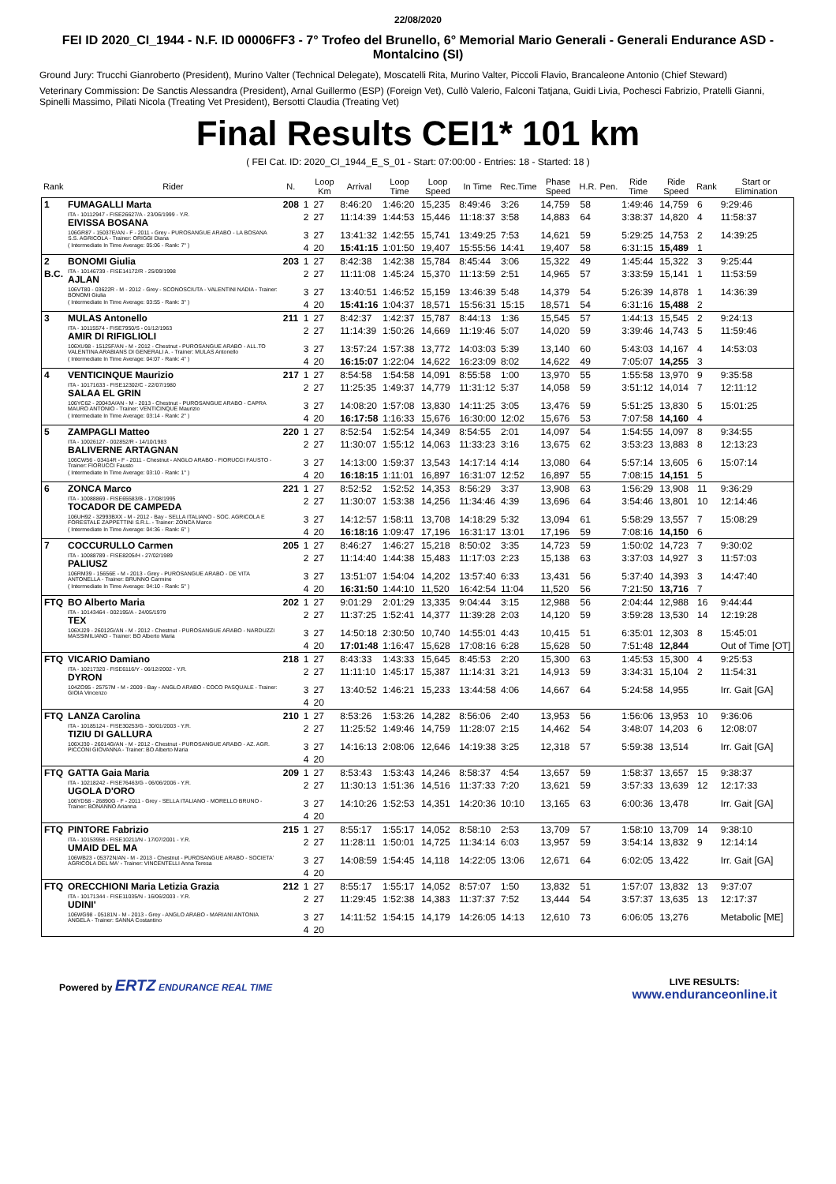22/08/2020
FEI ID 2020_CI_1944 - N.F. ID 00006FF3 - 7° Trofeo del Brunello, 6° Memorial Mario Generali - Generali Endurance ASD - Montalcino (SI)
Ground Jury: Trucchi Gianroberto (President), Murino Valter (Technical Delegate), Moscatelli Rita, Murino Valter, Piccoli Flavio, Brancaleone Antonio (Chief Steward)
Veterinary Commission: De Sanctis Alessandra (President), Arnal Guillermo (ESP) (Foreign Vet), Cullò Valerio, Falconi Tatjana, Guidi Livia, Pochesci Fabrizio, Pratelli Gianni, Spinelli Massimo, Pilati Nicola (Treating Vet President), Bersotti Claudia (Treating Vet)
Final Results CEI1* 101 km
( FEI Cat. ID: 2020_CI_1944_E_S_01 - Start: 07:00:00 - Entries: 18 - Started: 18 )
| Rank | Rider | N. | | Loop Km | Arrival | Loop Time | Loop Speed | In Time | Rec.Time | Phase Speed | H.R. | Pen. | Ride Time | Ride Speed | Rank | Start or Elimination |
| --- | --- | --- | --- | --- | --- | --- | --- | --- | --- | --- | --- | --- | --- | --- | --- | --- |
| 1 | FUMAGALLI Marta | 208 | 1 | 27 | 8:46:20 | 1:46:20 | 15,235 | 8:49:46 | 3:26 | 14,759 | 58 | | 1:49:46 | 14,759 | 6 | 9:29:46 |
| | ITA - 10112947 - FISE26627/A - 23/06/1999 - Y.R. EIVISSA BOSANA | | 2 | 27 | 11:14:39 | 1:44:53 | 15,446 | 11:18:37 | 3:58 | 14,883 | 64 | | 3:38:37 | 14,820 | 4 | 11:58:37 |
| | 106GR87 - 15037E/AN - F - 2011 - Grey - PUROSANGUE ARABO - LA BOSANA S.S. AGRICOLA - Trainer: ORIGGI Diana | | 3 | 27 | 13:41:32 | 1:42:55 | 15,741 | 13:49:25 | 7:53 | 14,621 | 59 | | 5:29:25 | 14,753 | 2 | 14:39:25 |
| | ( Intermediate In Time Average: 05:06 - Rank: 7° ) | | 4 | 20 | 15:41:15 | 1:01:50 | 19,407 | 15:55:56 | 14:41 | 19,407 | 58 | | 6:31:15 | 15,489 | 1 | |
| 2 | BONOMI Giulia | 203 | 1 | 27 | 8:42:38 | 1:42:38 | 15,784 | 8:45:44 | 3:06 | 15,322 | 49 | | 1:45:44 | 15,322 | 3 | 9:25:44 |
| B.C. | ITA - 10146739 - FISE14172/R - 25/09/1998 AJLAN | | 2 | 27 | 11:11:08 | 1:45:24 | 15,370 | 11:13:59 | 2:51 | 14,965 | 57 | | 3:33:59 | 15,141 | 1 | 11:53:59 |
| | 106VT80 - 03622R - M - 2012 - Grey - SCONOSCIUTA - VALENTINI NADIA - Trainer: BONOMI Giulia | | 3 | 27 | 13:40:51 | 1:46:52 | 15,159 | 13:46:39 | 5:48 | 14,379 | 54 | | 5:26:39 | 14,878 | 1 | 14:36:39 |
| | ( Intermediate In Time Average: 03:55 - Rank: 3° ) | | 4 | 20 | 15:41:16 | 1:04:37 | 18,571 | 15:56:31 | 15:15 | 18,571 | 54 | | 6:31:16 | 15,488 | 2 | |
| 3 | MULAS Antonello | 211 | 1 | 27 | 8:42:37 | 1:42:37 | 15,787 | 8:44:13 | 1:36 | 15,545 | 57 | | 1:44:13 | 15,545 | 2 | 9:24:13 |
| | ITA - 10115574 - FISE7950/S - 01/12/1963 AMIR DI RIFIGLIOLI | | 2 | 27 | 11:14:39 | 1:50:26 | 14,669 | 11:19:46 | 5:07 | 14,020 | 59 | | 3:39:46 | 14,743 | 5 | 11:59:46 |
| | 106XU98 - 15125F/AN - M - 2012 - Chestnut - PUROSANGUE ARABO - ALL.TO VALENTINA ARABIANS DI GENERALI A. - Trainer: MULAS Antonello | | 3 | 27 | 13:57:24 | 1:57:38 | 13,772 | 14:03:03 | 5:39 | 13,140 | 60 | | 5:43:03 | 14,167 | 4 | 14:53:03 |
| | ( Intermediate In Time Average: 04:07 - Rank: 4° ) | | 4 | 20 | 16:15:07 | 1:22:04 | 14,622 | 16:23:09 | 8:02 | 14,622 | 49 | | 7:05:07 | 14,255 | 3 | |
| 4 | VENTICINQUE Maurizio | 217 | 1 | 27 | 8:54:58 | 1:54:58 | 14,091 | 8:55:58 | 1:00 | 13,970 | 55 | | 1:55:58 | 13,970 | 9 | 9:35:58 |
| | ITA - 10171633 - FISE12302/C - 22/07/1980 SALAA EL GRIN | | 2 | 27 | 11:25:35 | 1:49:37 | 14,779 | 11:31:12 | 5:37 | 14,058 | 59 | | 3:51:12 | 14,014 | 7 | 12:11:12 |
| | 106YC62 - 20043A/AN - M - 2013 - Chestnut - PUROSANGUE ARABO - CAPRA MAURO ANTONIO - Trainer: VENTICINQUE Maurizio | | 3 | 27 | 14:08:20 | 1:57:08 | 13,830 | 14:11:25 | 3:05 | 13,476 | 59 | | 5:51:25 | 13,830 | 5 | 15:01:25 |
| | ( Intermediate In Time Average: 03:14 - Rank: 2° ) | | 4 | 20 | 16:17:58 | 1:16:33 | 15,676 | 16:30:00 | 12:02 | 15,676 | 53 | | 7:07:58 | 14,160 | 4 | |
| 5 | ZAMPAGLI Matteo | 220 | 1 | 27 | 8:52:54 | 1:52:54 | 14,349 | 8:54:55 | 2:01 | 14,097 | 54 | | 1:54:55 | 14,097 | 8 | 9:34:55 |
| | ITA - 10026127 - 002852/R - 14/10/1983 BALIVERNE ARTAGNAN | | 2 | 27 | 11:30:07 | 1:55:12 | 14,063 | 11:33:23 | 3:16 | 13,675 | 62 | | 3:53:23 | 13,883 | 8 | 12:13:23 |
| | 106CW56 - 03414R - F - 2011 - Chestnut - ANGLO ARABO - FIORUCCI FAUSTO - Trainer: FIORUCCI Fausto | | 3 | 27 | 14:13:00 | 1:59:37 | 13,543 | 14:17:14 | 4:14 | 13,080 | 64 | | 5:57:14 | 13,605 | 6 | 15:07:14 |
| | ( Intermediate In Time Average: 03:10 - Rank: 1° ) | | 4 | 20 | 16:18:15 | 1:11:01 | 16,897 | 16:31:07 | 12:52 | 16,897 | 55 | | 7:08:15 | 14,151 | 5 | |
| 6 | ZONCA Marco | 221 | 1 | 27 | 8:52:52 | 1:52:52 | 14,353 | 8:56:29 | 3:37 | 13,908 | 63 | | 1:56:29 | 13,908 | 11 | 9:36:29 |
| | ITA - 10088869 - FISE65583/B - 17/08/1995 TOCADOR DE CAMPEDA | | 2 | 27 | 11:30:07 | 1:53:38 | 14,256 | 11:34:46 | 4:39 | 13,696 | 64 | | 3:54:46 | 13,801 | 10 | 12:14:46 |
| | 106UH92 - 32993BXX - M - 2012 - Bay - SELLA ITALIANO - SOC. AGRICOLA E FORESTALE ZAPPETTINI S.R.L. - Trainer: ZONCA Marco | | 3 | 27 | 14:12:57 | 1:58:11 | 13,708 | 14:18:29 | 5:32 | 13,094 | 61 | | 5:58:29 | 13,557 | 7 | 15:08:29 |
| | ( Intermediate In Time Average: 04:36 - Rank: 6° ) | | 4 | 20 | 16:18:16 | 1:09:47 | 17,196 | 16:31:17 | 13:01 | 17,196 | 59 | | 7:08:16 | 14,150 | 6 | |
| 7 | COCCURULLO Carmen | 205 | 1 | 27 | 8:46:27 | 1:46:27 | 15,218 | 8:50:02 | 3:35 | 14,723 | 59 | | 1:50:02 | 14,723 | 7 | 9:30:02 |
| | ITA - 10088789 - FISE8205/H - 27/02/1989 PALIUSZ | | 2 | 27 | 11:14:40 | 1:44:38 | 15,483 | 11:17:03 | 2:23 | 15,138 | 63 | | 3:37:03 | 14,927 | 3 | 11:57:03 |
| | 106RM39 - 15656E - M - 2013 - Grey - PUROSANGUE ARABO - DE VITA ANTONELLA - Trainer: BRUNNO Carmine | | 3 | 27 | 13:51:07 | 1:54:04 | 14,202 | 13:57:40 | 6:33 | 13,431 | 56 | | 5:37:40 | 14,393 | 3 | 14:47:40 |
| | ( Intermediate In Time Average: 04:10 - Rank: 5° ) | | 4 | 20 | 16:31:50 | 1:44:10 | 11,520 | 16:42:54 | 11:04 | 11,520 | 56 | | 7:21:50 | 13,716 | 7 | |
| FTQ | BO Alberto Maria | 202 | 1 | 27 | 9:01:29 | 2:01:29 | 13,335 | 9:04:44 | 3:15 | 12,988 | 56 | | 2:04:44 | 12,988 | 16 | 9:44:44 |
| | ITA - 10143464 - 002195/A - 24/05/1979 TEX | | 2 | 27 | 11:37:25 | 1:52:41 | 14,377 | 11:39:28 | 2:03 | 14,120 | 59 | | 3:59:28 | 13,530 | 14 | 12:19:28 |
| | 106XJ29 - 26012G/AN - M - 2012 - Chestnut - PUROSANGUE ARABO - NARDUZZI MASSIMILIANO - Trainer: BO Alberto Maria | | 3 | 27 | 14:50:18 | 2:30:50 | 10,740 | 14:55:01 | 4:43 | 10,415 | 51 | | 6:35:01 | 12,303 | 8 | 15:45:01 |
| | | | 4 | 20 | 17:01:48 | 1:16:47 | 15,628 | 17:08:16 | 6:28 | 15,628 | 50 | | 7:51:48 | 12,844 | | Out of Time [OT] |
| FTQ | VICARIO Damiano | 218 | 1 | 27 | 8:43:33 | 1:43:33 | 15,645 | 8:45:53 | 2:20 | 15,300 | 63 | | 1:45:53 | 15,300 | 4 | 9:25:53 |
| | ITA - 10217320 - FISE6116/Y - 06/12/2002 - Y.R. DYRON | | 2 | 27 | 11:11:10 | 1:45:17 | 15,387 | 11:14:31 | 3:21 | 14,913 | 59 | | 3:34:31 | 15,104 | 2 | 11:54:31 |
| | 104ZO95 - 25757M - M - 2009 - Bay - ANGLO ARABO - COCO PASQUALE - Trainer: GIOIA Vincenzo | | 3 | 27 | 13:40:52 | 1:46:21 | 15,233 | 13:44:58 | 4:06 | 14,667 | 64 | | 5:24:58 | 14,955 | | Irr. Gait [GA] |
| | | | 4 | 20 | | | | | | | | | | | | |
| FTQ | LANZA Carolina | 210 | 1 | 27 | 8:53:26 | 1:53:26 | 14,282 | 8:56:06 | 2:40 | 13,953 | 56 | | 1:56:06 | 13,953 | 10 | 9:36:06 |
| | ITA - 10185124 - FISE30253/G - 30/01/2003 - Y.R. TIZIU DI GALLURA | | 2 | 27 | 11:25:52 | 1:49:46 | 14,759 | 11:28:07 | 2:15 | 14,462 | 54 | | 3:48:07 | 14,203 | 6 | 12:08:07 |
| | 106XJ30 - 26014G/AN - M - 2012 - Chestnut - PUROSANGUE ARABO - AZ. AGR. PICCONI GIOVANNA - Trainer: BO Alberto Maria | | 3 | 27 | 14:16:13 | 2:08:06 | 12,646 | 14:19:38 | 3:25 | 12,318 | 57 | | 5:59:38 | 13,514 | | Irr. Gait [GA] |
| | | | 4 | 20 | | | | | | | | | | | | |
| FTQ | GATTA Gaia Maria | 209 | 1 | 27 | 8:53:43 | 1:53:43 | 14,246 | 8:58:37 | 4:54 | 13,657 | 59 | | 1:58:37 | 13,657 | 15 | 9:38:37 |
| | ITA - 10218242 - FISE76463/G - 06/06/2006 - Y.R. UGOLA D'ORO | | 2 | 27 | 11:30:13 | 1:51:36 | 14,516 | 11:37:33 | 7:20 | 13,621 | 59 | | 3:57:33 | 13,639 | 12 | 12:17:33 |
| | 106YD58 - 26890G - F - 2011 - Grey - SELLA ITALIANO - MORELLO BRUNO - Trainer: BONANNO Arianna | | 3 | 27 | 14:10:26 | 1:52:53 | 14,351 | 14:20:36 | 10:10 | 13,165 | 63 | | 6:00:36 | 13,478 | | Irr. Gait [GA] |
| | | | 4 | 20 | | | | | | | | | | | | |
| FTQ | PINTORE Fabrizio | 215 | 1 | 27 | 8:55:17 | 1:55:17 | 14,052 | 8:58:10 | 2:53 | 13,709 | 57 | | 1:58:10 | 13,709 | 14 | 9:38:10 |
| | ITA - 10153958 - FISE10211/N - 17/07/2001 - Y.R. UMAID DEL MA | | 2 | 27 | 11:28:11 | 1:50:01 | 14,725 | 11:34:14 | 6:03 | 13,957 | 59 | | 3:54:14 | 13,832 | 9 | 12:14:14 |
| | 106WB23 - 05372N/AN - M - 2013 - Chestnut - PUROSANGUE ARABO - SOCIETA' AGRICOLA DEL MA' - Trainer: VINCENTELLI Anna Teresa | | 3 | 27 | 14:08:59 | 1:54:45 | 14,118 | 14:22:05 | 13:06 | 12,671 | 64 | | 6:02:05 | 13,422 | | Irr. Gait [GA] |
| | | | 4 | 20 | | | | | | | | | | | | |
| FTQ | ORECCHIONI Maria Letizia Grazia | 212 | 1 | 27 | 8:55:17 | 1:55:17 | 14,052 | 8:57:07 | 1:50 | 13,832 | 51 | | 1:57:07 | 13,832 | 13 | 9:37:07 |
| | ITA - 10171344 - FISE11035/N - 16/06/2003 - Y.R. UDINI' | | 2 | 27 | 11:29:45 | 1:52:38 | 14,383 | 11:37:37 | 7:52 | 13,444 | 54 | | 3:57:37 | 13,635 | 13 | 12:17:37 |
| | 106WG98 - 05181N - M - 2013 - Grey - ANGLO ARABO - MARIANI ANTONIA ANGELA - Trainer: SANNA Costantino | | 3 | 27 | 14:11:52 | 1:54:15 | 14,179 | 14:26:05 | 14:13 | 12,610 | 73 | | 6:06:05 | 13,276 | | Metabolic [ME] |
| | | | 4 | 20 | | | | | | | | | | | | |
Powered by ERTZ ENDURANCE REAL TIME
LIVE RESULTS:
www.enduranceonline.it